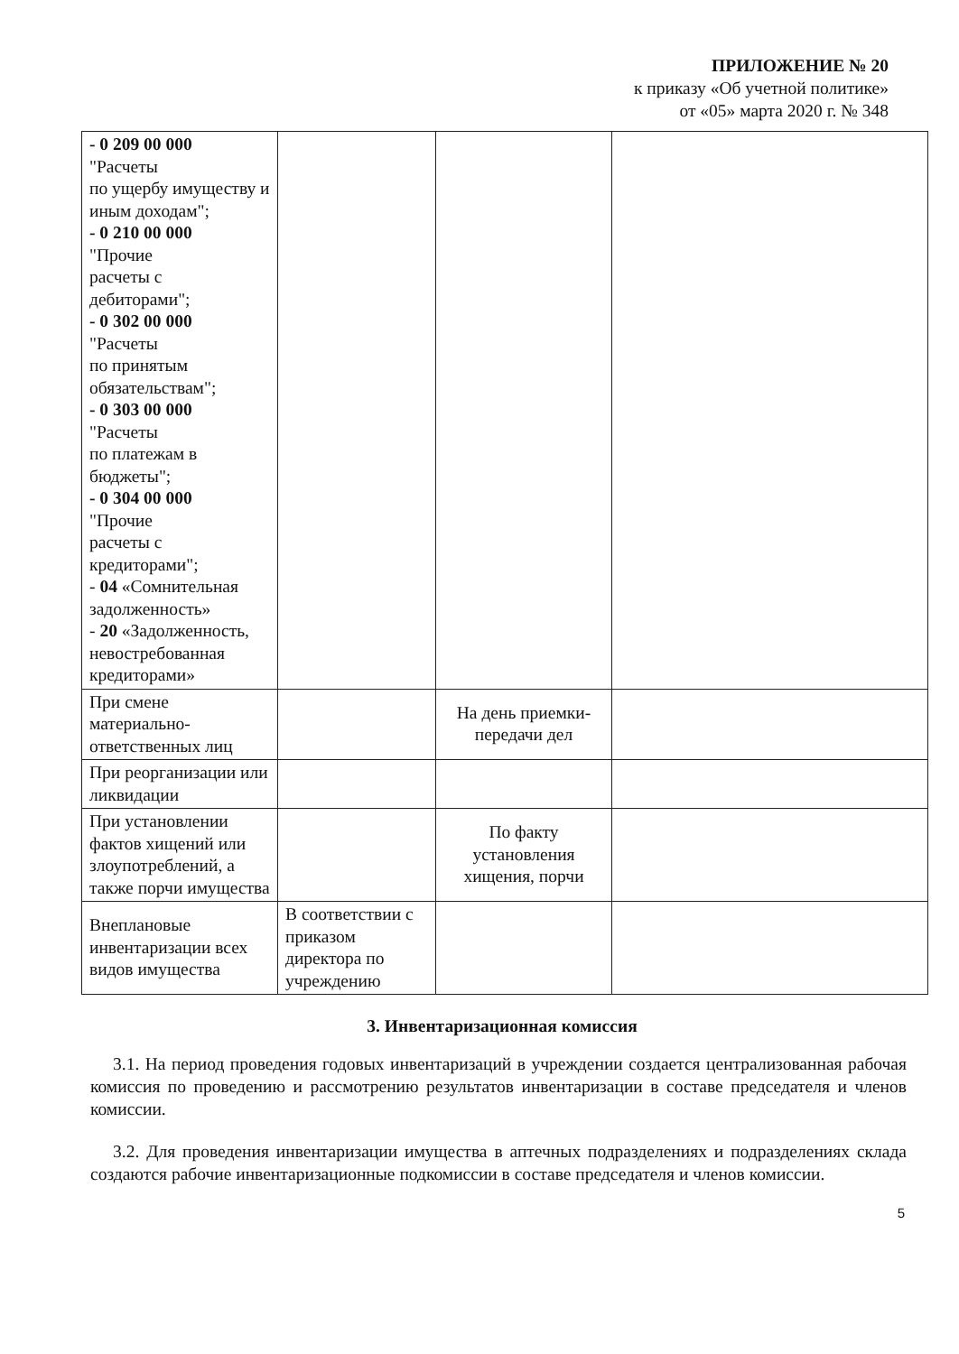ПРИЛОЖЕНИЕ № 20
к приказу «Об учетной политике»
от «05» марта 2020 г. № 348
| - 0 209 00 000 "Расчеты по ущербу имуществу и иным доходам"; - 0 210 00 000 "Прочие расчеты с дебиторами"; - 0 302 00 000 "Расчеты по принятым обязательствам"; - 0 303 00 000 "Расчеты по платежам в бюджеты"; - 0 304 00 000 "Прочие расчеты с кредиторами"; - 04 «Сомнительная задолженность» - 20 «Задолженность, невостребованная кредиторами» | | | |
| При смене материально-ответственных лиц | | На день приемки-передачи дел | |
| При реорганизации или ликвидации | | | |
| При установлении фактов хищений или злоупотреблений, а также порчи имущества | | По факту установления хищения, порчи | |
| Внеплановые инвентаризации всех видов имущества | В соответствии с приказом директора по учреждению | | |
3. Инвентаризационная комиссия
3.1. На период проведения годовых инвентаризаций в учреждении создается централизованная рабочая комиссия по проведению и рассмотрению результатов инвентаризации в составе председателя и членов комиссии.
3.2. Для проведения инвентаризации имущества в аптечных подразделениях и подразделениях склада создаются рабочие инвентаризационные подкомиссии в составе председателя и членов комиссии.
5